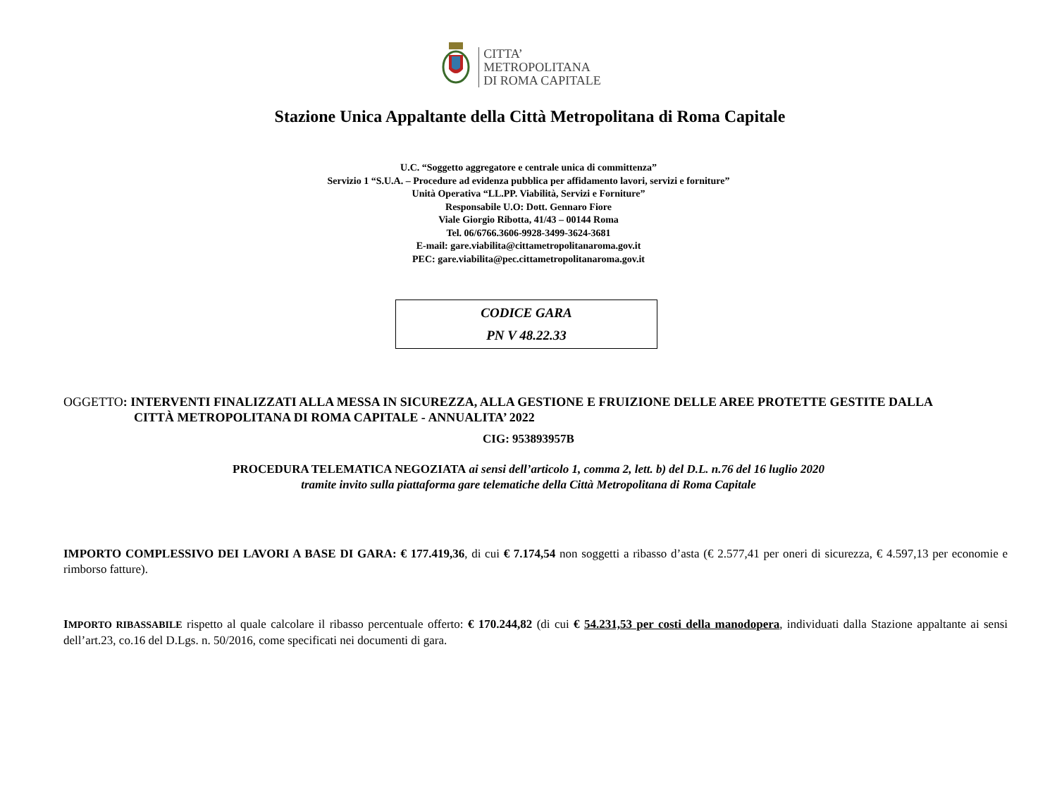CITTA’
METROPOLITANA
DI ROMA CAPITALE
Stazione Unica Appaltante della Città Metropolitana di Roma Capitale
U.C. “Soggetto aggregatore e centrale unica di committenza”
Servizio 1 “S.U.A. – Procedure ad evidenza pubblica per affidamento lavori, servizi e forniture”
Unità Operativa “LL.PP. Viabilità, Servizi e Forniture”
Responsabile U.O: Dott. Gennaro Fiore
Viale Giorgio Ribotta, 41/43 – 00144 Roma
Tel. 06/6766.3606-9928-3499-3624-3681
E-mail: gare.viabilita@cittametropolitanaroma.gov.it
PEC: gare.viabilita@pec.cittametropolitanaroma.gov.it
CODICE GARA
PN V 48.22.33
OGGETTO: INTERVENTI FINALIZZATI ALLA MESSA IN SICUREZZA, ALLA GESTIONE E FRUIZIONE DELLE AREE PROTETTE GESTITE DALLA
CITTÀ METROPOLITANA DI ROMA CAPITALE - ANNUALITA’ 2022
CIG: 953893957B
PROCEDURA TELEMATICA NEGOZIATA ai sensi dell’articolo 1, comma 2, lett. b) del D.L. n.76 del 16 luglio 2020
tramite invito sulla piattaforma gare telematiche della Città Metropolitana di Roma Capitale
IMPORTO COMPLESSIVO DEI LAVORI A BASE DI GARA: € 177.419,36, di cui € 7.174,54 non soggetti a ribasso d’asta (€ 2.577,41 per oneri di sicurezza, € 4.597,13 per economie e rimborso fatture).
IMPORTO RIBASSABILE rispetto al quale calcolare il ribasso percentuale offerto: € 170.244,82 (di cui € 54.231,53 per costi della manodopera, individuati dalla Stazione appaltante ai sensi dell’art.23, co.16 del D.Lgs. n. 50/2016, come specificati nei documenti di gara.